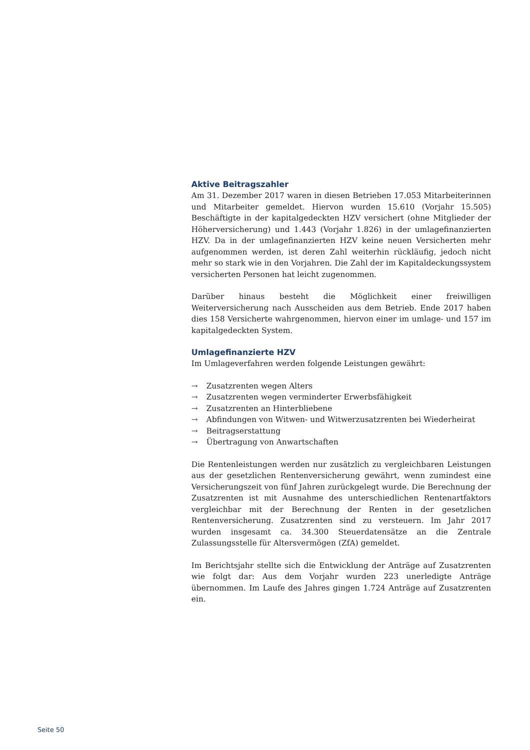Aktive Beitragszahler
Am 31. Dezember 2017 waren in diesen Betrieben 17.053 Mitarbeiterinnen und Mitarbeiter gemeldet. Hiervon wurden 15.610 (Vorjahr 15.505) Beschäftigte in der kapitalgedeckten HZV versichert (ohne Mitglieder der Höherversicherung) und 1.443 (Vorjahr 1.826) in der umlagefinanzierten HZV. Da in der umlagefinanzierten HZV keine neuen Versicherten mehr aufgenommen werden, ist deren Zahl weiterhin rückläufig, jedoch nicht mehr so stark wie in den Vorjahren. Die Zahl der im Kapitaldeckungssystem versicherten Personen hat leicht zugenommen.
Darüber hinaus besteht die Möglichkeit einer freiwilligen Weiterversicherung nach Ausscheiden aus dem Betrieb. Ende 2017 haben dies 158 Versicherte wahrgenommen, hiervon einer im umlage- und 157 im kapitalgedeckten System.
Umlagefinanzierte HZV
Im Umlageverfahren werden folgende Leistungen gewährt:
→ Zusatzrenten wegen Alters
→ Zusatzrenten wegen verminderter Erwerbsfähigkeit
→ Zusatzrenten an Hinterbliebene
→ Abfindungen von Witwen- und Witwerzusatzrenten bei Wiederheirat
→ Beitragserstattung
→ Übertragung von Anwartschaften
Die Rentenleistungen werden nur zusätzlich zu vergleichbaren Leistungen aus der gesetzlichen Rentenversicherung gewährt, wenn zumindest eine Versicherungszeit von fünf Jahren zurückgelegt wurde. Die Berechnung der Zusatzrenten ist mit Ausnahme des unterschiedlichen Rentenartfaktors vergleichbar mit der Berechnung der Renten in der gesetzlichen Rentenversicherung. Zusatzrenten sind zu versteuern. Im Jahr 2017 wurden insgesamt ca. 34.300 Steuerdatensätze an die Zentrale Zulassungsstelle für Altersvermögen (ZfA) gemeldet.
Im Berichtsjahr stellte sich die Entwicklung der Anträge auf Zusatzrenten wie folgt dar: Aus dem Vorjahr wurden 223 unerledigte Anträge übernommen. Im Laufe des Jahres gingen 1.724 Anträge auf Zusatzrenten ein.
Seite 50